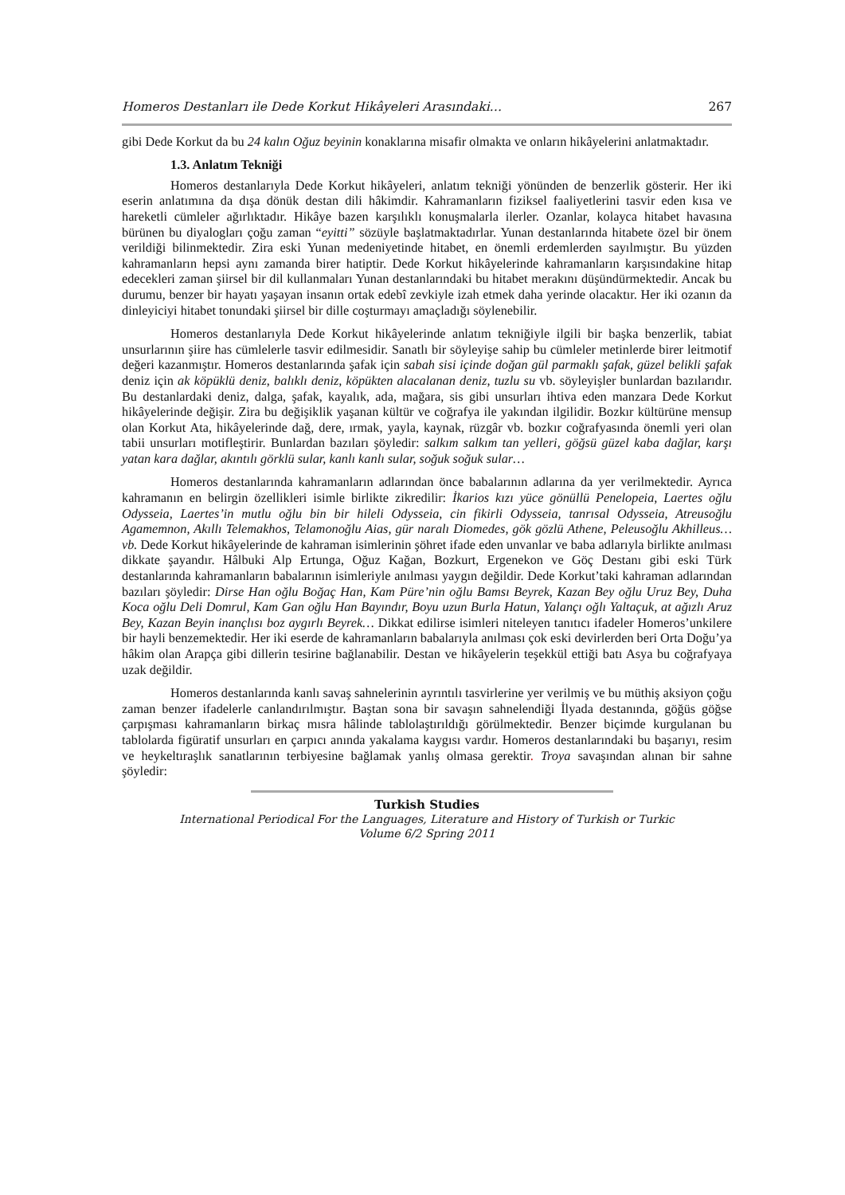Homeros Destanları ile Dede Korkut Hikâyeleri Arasındaki… 267
gibi Dede Korkut da bu 24 kalın Oğuz beyinin konaklarına misafir olmakta ve onların hikâyelerini anlatmaktadır.
1.3. Anlatım Tekniği
Homeros destanlarıyla Dede Korkut hikâyeleri, anlatım tekniği yönünden de benzerlik gösterir. Her iki eserin anlatımına da dışa dönük destan dili hâkimdir. Kahramanların fiziksel faaliyetlerini tasvir eden kısa ve hareketli cümleler ağırlıktadır. Hikâye bazen karşılıklı konuşmalarla ilerler. Ozanlar, kolayca hitabet havasına bürünen bu diyalogları çoğu zaman “eyitti” sözüyle başlatmaktadırlar. Yunan destanlarında hitabete özel bir önem verildiği bilinmektedir. Zira eski Yunan medeniyetinde hitabet, en önemli erdemlerden sayılmıştır. Bu yüzden kahramanların hepsi aynı zamanda birer hatiptir. Dede Korkut hikâyelerinde kahramanların karşısındakine hitap edecekleri zaman şiirsel bir dil kullanmaları Yunan destanlarındaki bu hitabet merakını düşündürmektedir. Ancak bu durumu, benzer bir hayatı yaşayan insanın ortak edebî zevkiyle izah etmek daha yerinde olacaktır. Her iki ozanın da dinleyiciyi hitabet tonundaki şiirsel bir dille coşturmayı amaçladığı söylenebilir.
Homeros destanlarıyla Dede Korkut hikâyelerinde anlatım tekniğiyle ilgili bir başka benzerlik, tabiat unsurlarının şiire has cümlelerle tasvir edilmesidir. Sanatlı bir söyleyişe sahip bu cümleler metinlerde birer leitmotif değeri kazanmıştır. Homeros destanlarında şafak için sabah sisi içinde doğan gül parmaklı şafak, güzel belikli şafak deniz için ak köpüklü deniz, balıklı deniz, köpükten alacalanan deniz, tuzlu su vb. söyleyişler bunlardan bazılarıdır. Bu destanlardaki deniz, dalga, şafak, kayalık, ada, mağara, sis gibi unsurları ihtiva eden manzara Dede Korkut hikâyelerinde değişir. Zira bu değişiklik yaşanan kültür ve coğrafya ile yakından ilgilidir. Bozkır kültürüne mensup olan Korkut Ata, hikâyelerinde dağ, dere, ırmak, yayla, kaynak, rüzgâr vb. bozkır coğrafyasında önemli yeri olan tabii unsurları motifleştirir. Bunlardan bazıları şöyledir: salkım salkım tan yelleri, göğsü güzel kaba dağlar, karşı yatan kara dağlar, akıntılı görklü sular, kanlı kanlı sular, soğuk soğuk sular…
Homeros destanlarında kahramanların adlarından önce babalarının adlarına da yer verilmektedir. Ayrıca kahramanın en belirgin özellikleri isimle birlikte zikredilir: İkarios kızı yüce gönüllü Penelopeia, Laertes oğlu Odysseia, Laertes’in mutlu oğlu bin bir hileli Odysseia, cin fikirli Odysseia, tanrısal Odysseia, Atreusoğlu Agamemnon, Akıllı Telemakhos, Telamonoğlu Aias, gür naralı Diomedes, gök gözlü Athene, Peleusoğlu Akhilleus… vb. Dede Korkut hikâyelerinde de kahraman isimlerinin şöhret ifade eden unvanlar ve baba adlarıyla birlikte anılması dikkate şayandır. Hâlbuki Alp Ertunga, Oğuz Kağan, Bozkurt, Ergenekon ve Göç Destanı gibi eski Türk destanlarında kahramanların babalarının isimleriyle anılması yaygın değildir. Dede Korkut’taki kahraman adlarından bazıları şöyledir: Dirse Han oğlu Boğaç Han, Kam Püre’nin oğlu Bamsı Beyrek, Kazan Bey oğlu Uruz Bey, Duha Koca oğlu Deli Domrul, Kam Gan oğlu Han Bayındır, Boyu uzun Burla Hatun, Yalançı oğlı Yaltaçuk, at ağızlı Aruz Bey, Kazan Beyin inançlısı boz aygırlı Beyrek… Dikkat edilirse isimleri niteleyen tanıtıcı ifadeler Homeros’unkilere bir hayli benzemektedir. Her iki eserde de kahramanların babalarıyla anılması çok eski devirlerden beri Orta Doğu’ya hâkim olan Arapça gibi dillerin tesirine bağlanabilir. Destan ve hikâyelerin teşekkül ettiği batı Asya bu coğrafyaya uzak değildir.
Homeros destanlarında kanlı savaş sahnelerinin ayrıntılı tasvirlerine yer verilmiş ve bu müthiş aksiyon çoğu zaman benzer ifadelerle canlandırılmıştır. Baştan sona bir savaşın sahnelendiği İlyada destanında, göğüs göğse çarpışması kahramanların birkaç mısra hâlinde tablolaştırıldığı görülmektedir. Benzer biçimde kurgulanan bu tablolarda figüratif unsurları en çarpıcı anında yakalama kaygısı vardır. Homeros destanlarındaki bu başarıyı, resim ve heykeltıraşlık sanatlarının terbiyesine bağlamak yanlış olmasa gerektir. Troya savaşından alınan bir sahne şöyledir:
Turkish Studies
International Periodical For the Languages, Literature and History of Turkish or Turkic
Volume 6/2 Spring 2011